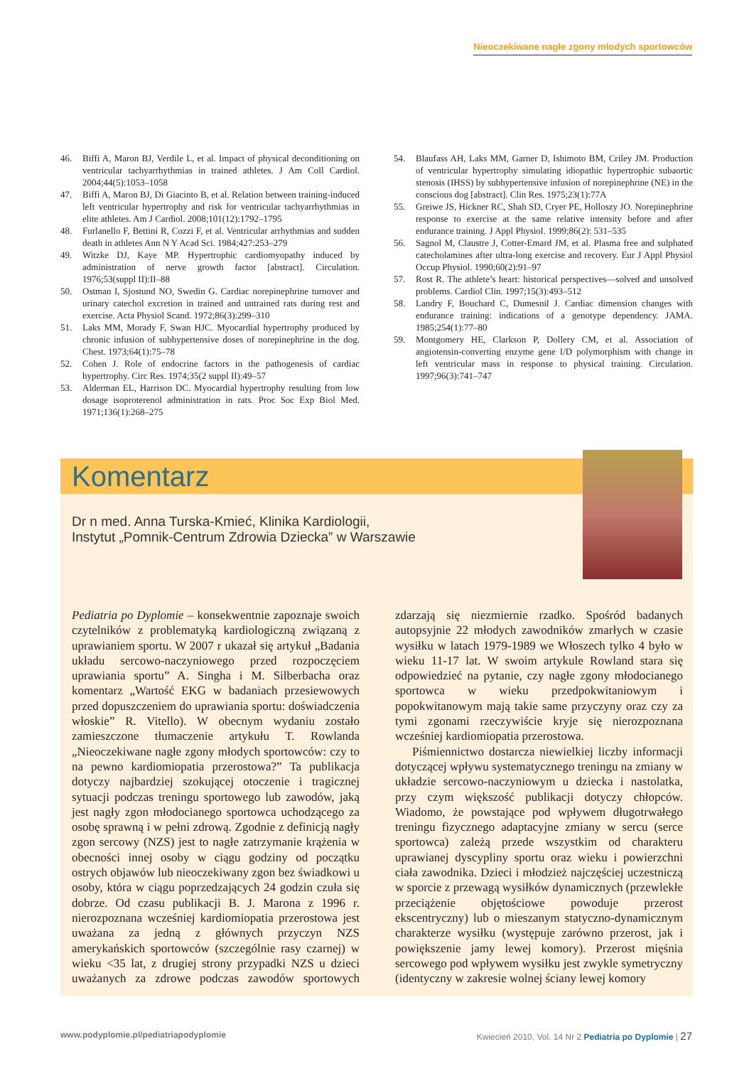Nieoczekiwane nagłe zgony młodych sportowców
46. Biffi A, Maron BJ, Verdile L, et al. Impact of physical deconditioning on ventricular tachyarrhythmias in trained athletes. J Am Coll Cardiol. 2004;44(5):1053–1058
47. Biffi A, Maron BJ, Di Giacinto B, et al. Relation between training-induced left ventricular hypertrophy and risk for ventricular tachyarrhythmias in elite athletes. Am J Cardiol. 2008;101(12):1792–1795
48. Furlanello F, Bettini R, Cozzi F, et al. Ventricular arrhythmias and sudden death in athletes Ann N Y Acad Sci. 1984;427:253–279
49. Witzke DJ, Kaye MP. Hypertrophic cardiomyopathy induced by administration of nerve growth factor [abstract]. Circulation. 1976;53(suppl II):II–88
50. Ostman I, Sjostund NO, Swedin G. Cardiac norepinephrine turnover and urinary catechol excretion in trained and untrained rats during rest and exercise. Acta Physiol Scand. 1972;86(3):299–310
51. Laks MM, Morady F, Swan HJC. Myocardial hypertrophy produced by chronic infusion of subhypertensive doses of norepinephrine in the dog. Chest. 1973;64(1):75–78
52. Cohen J. Role of endocrine factors in the pathogenesis of cardiac hypertrophy. Circ Res. 1974;35(2 suppl II):49–57
53. Alderman EL, Harrison DC. Myocardial hypertrophy resulting from low dosage isoproterenol administration in rats. Proc Soc Exp Biol Med. 1971;136(1):268–275
54. Blaufass AH, Laks MM, Garner D, Ishimoto BM, Criley JM. Production of ventricular hypertrophy simulating idiopathic hypertrophic subaortic stenosis (IHSS) by subhypertensive infusion of norepinephrine (NE) in the conscious dog [abstract]. Clin Res. 1975;23(1):77A
55. Greiwe JS, Hickner RC, Shah SD, Cryer PE, Holloszy JO. Norepinephrine response to exercise at the same relative intensity before and after endurance training. J Appl Physiol. 1999;86(2): 531–535
56. Sagnol M, Claustre J, Cotter-Emard JM, et al. Plasma free and sulphated catecholamines after ultra-long exercise and recovery. Eur J Appl Physiol Occup Physiol. 1990;60(2):91–97
57. Rost R. The athlete’s heart: historical perspectives—solved and unsolved problems. Cardiol Clin. 1997;15(3):493–512
58. Landry F, Bouchard C, Dumesnil J. Cardiac dimension changes with endurance training: indications of a genotype dependency. JAMA. 1985;254(1):77–80
59. Montgomery HE, Clarkson P, Dollery CM, et al. Association of angiotensin-converting enzyme gene I/D polymorphism with change in left ventricular mass in response to physical training. Circulation. 1997;96(3):741–747
Komentarz
Dr n med. Anna Turska-Kmieć, Klinika Kardiologii,
Instytut „Pomnik-Centrum Zdrowia Dziecka” w Warszawie
Pediatria po Dyplomie – konsekwentnie zapoznaje swoich czytelników z problematyką kardiologiczną związaną z uprawianiem sportu. W 2007 r ukazał się artykuł „Badania układu sercowo-naczyniowego przed rozpoczęciem uprawiania sportu” A. Singha i M. Silberbacha oraz komentarz „Wartość EKG w badaniach przesiewowych przed dopuszczeniem do uprawiania sportu: doświadczenia włoskie” R. Vitello). W obecnym wydaniu zostało zamieszczone tłumaczenie artykułu T. Rowlanda „Nieoczekiwane nagłe zgony młodych sportowców: czy to na pewno kardiomiopatia przerostowa?” Ta publikacja dotyczy najbardziej szokującej otoczenie i tragicznej sytuacji podczas treningu sportowego lub zawodów, jaką jest nagły zgon młodocianego sportowca uchodzącego za osobę sprawną i w pełni zdrową. Zgodnie z definicją nagły zgon sercowy (NZS) jest to nagłe zatrzymanie krążenia w obecności innej osoby w ciągu godziny od początku ostrych objawów lub nieoczekiwany zgon bez świadkowi u osoby, która w ciągu poprzedzających 24 godzin czuła się dobrze. Od czasu publikacji B. J. Marona z 1996 r. nierozpoznana wcześniej kardiomiopatia przerostowa jest uważana za jedną z głównych przyczyn NZS amerykańskich sportowców (szczególnie rasy czarnej) w wieku <35 lat, z drugiej strony przypadki NZS u dzieci uważanych za zdrowe podczas zawodów sportowych zdarzają się niezmiernie rzadko. Spośród badanych autopsyjnie 22 młodych zawodników zmarłych w czasie wysiłku w latach 1979-1989 we Włoszech tylko 4 było w wieku 11-17 lat. W swoim artykule Rowland stara się odpowiedzieć na pytanie, czy nagłe zgony młodocianego sportowca w wieku przedpokwitaniowym i popokwitanowym mają takie same przyczyny oraz czy za tymi zgonami rzeczywiście kryje się nierozpoznana wcześniej kardiomiopatia przerostowa.
Piśmiennictwo dostarcza niewielkiej liczby informacji dotyczącej wpływu systematycznego treningu na zmiany w układzie sercowo-naczyniowym u dziecka i nastolatka, przy czym większość publikacji dotyczy chłopców. Wiadomo, że powstające pod wpływem długotrwałego treningu fizycznego adaptacyjne zmiany w sercu (serce sportowca) zależą przede wszystkim od charakteru uprawianej dyscypliny sportu oraz wieku i powierzchni ciała zawodnika. Dzieci i młodzież najczęściej uczestniczą w sporcie z przewagą wysiłków dynamicznych (przewlekłe przeciążenie objętościowe powoduje przerost ekscentryczny) lub o mieszanym statyczno-dynamicznym charakterze wysiłku (występuje zarówno przerost, jak i powiększenie jamy lewej komory). Przerost mięśnia sercowego pod wpływem wysiłku jest zwykle symetryczny (identyczny w zakresie wolnej ściany lewej komory
www.podyplomie.pl/pediatriapodyplomie Kwiecień 2010, Vol. 14 Nr 2 Pediatria po Dyplomie | 27